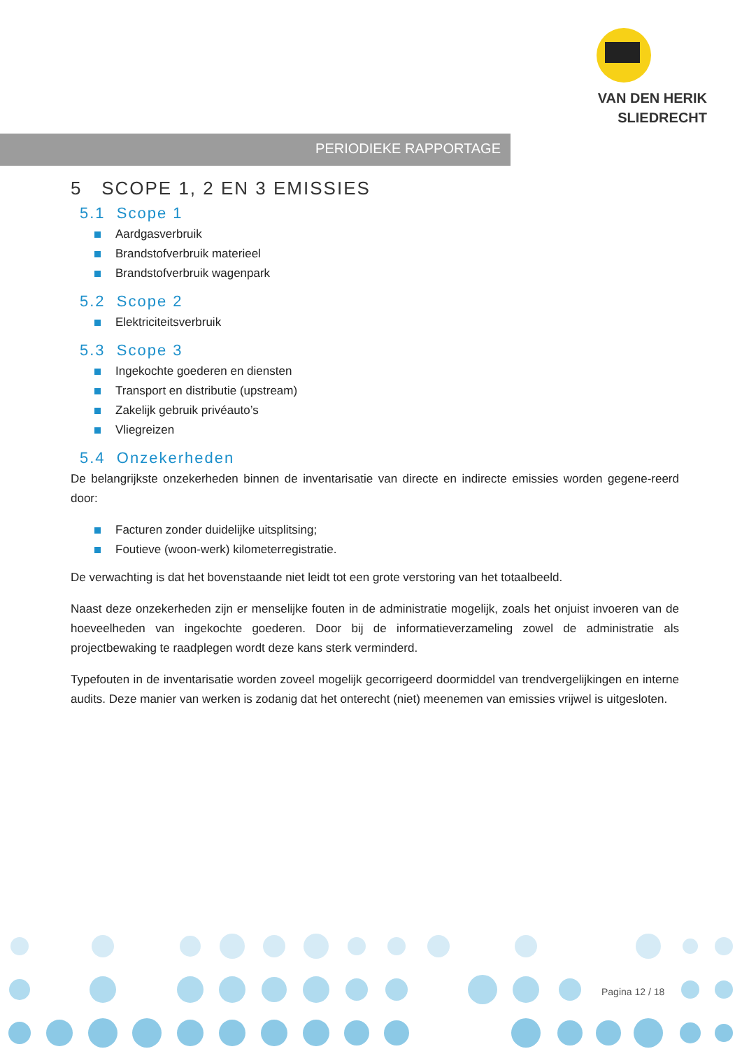VAN DEN HERIK
SLIEDRECHT
PERIODIEKE RAPPORTAGE
5 SCOPE 1, 2 EN 3 EMISSIES
5.1 Scope 1
Aardgasverbruik
Brandstofverbruik materieel
Brandstofverbruik wagenpark
5.2 Scope 2
Elektriciteitsverbruik
5.3 Scope 3
Ingekochte goederen en diensten
Transport en distributie (upstream)
Zakelijk gebruik privéauto’s
Vliegreizen
5.4 Onzekerheden
De belangrijkste onzekerheden binnen de inventarisatie van directe en indirecte emissies worden gegene-reerd door:
Facturen zonder duidelijke uitsplitsing;
Foutieve (woon-werk) kilometerregistratie.
De verwachting is dat het bovenstaande niet leidt tot een grote verstoring van het totaalbeeld.
Naast deze onzekerheden zijn er menselijke fouten in de administratie mogelijk, zoals het onjuist invoeren van de hoeveelheden van ingekochte goederen. Door bij de informatieverzameling zowel de administratie als projectbewaking te raadplegen wordt deze kans sterk verminderd.
Typefouten in de inventarisatie worden zoveel mogelijk gecorrigeerd doormiddel van trendvergelijkingen en interne audits. Deze manier van werken is zodanig dat het onterecht (niet) meenemen van emissies vrijwel is uitgesloten.
Pagina 12 / 18